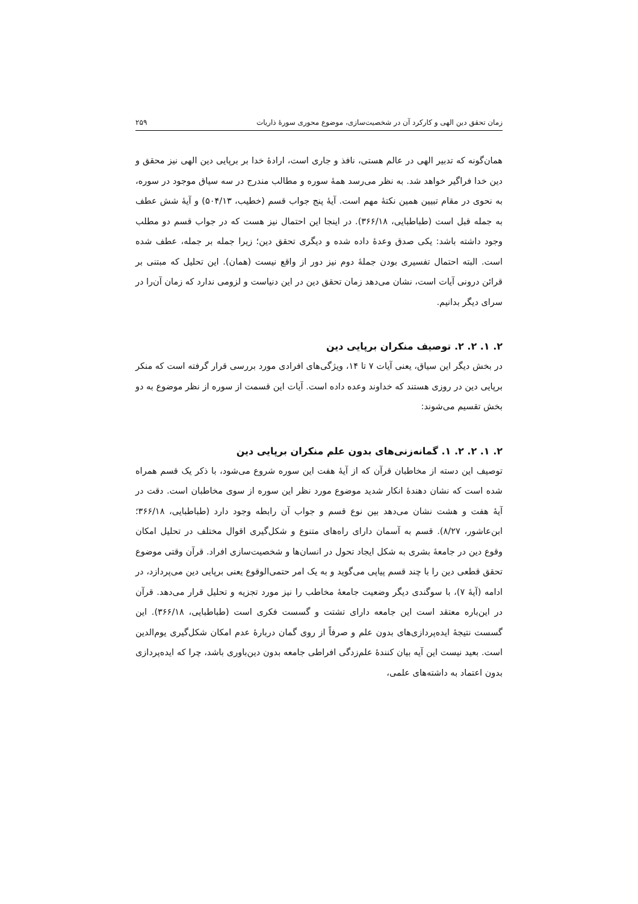زمان تحقق دین الهی و کارکرد آن در شخصیت‌سازی، موضوع محوری سورهٔ ذاریات ۲۵۹
همان‌گونه که تدبیر الهی در عالم هستی، نافذ و جاری است، ارادهٔ خدا بر برپایی دین الهی نیز محقق و دین خدا فراگیر خواهد شد. به نظر می‌رسد همهٔ سوره و مطالب مندرج در سه سیاق موجود در سوره، به نحوی در مقام تبیین همین نکتهٔ مهم است. آیهٔ پنج جواب قسم (خطیب، ۵۰۴/۱۳) و آیهٔ شش عطف به جمله قبل است (طباطبایی، ۳۶۶/۱۸). در اینجا این احتمال نیز هست که در جواب قسم دو مطلب وجود داشته باشد: یکی صدق وعدهٔ داده شده و دیگری تحقق دین؛ زیرا جمله بر جمله، عطف شده است. البته احتمال تفسیری بودن جملهٔ دوم نیز دور از واقع نیست (همان). این تحلیل که مبتنی بر قرائن درونی آیات است، نشان می‌دهد زمان تحقق دین در این دنیاست و لزومی ندارد که زمان آن‌را در سرای دیگر بدانیم.
۲. ۱. ۲. ۲. توصیف منکران برپایی دین
در بخش دیگر این سیاق، یعنی آیات ۷ تا ۱۴، ویژگی‌های افرادی مورد بررسی قرار گرفته است که منکر برپایی دین در روزی هستند که خداوند وعده داده است. آیات این قسمت از سوره از نظر موضوع به دو بخش تقسیم می‌شوند:
۲. ۱. ۲. ۲. ۱. گمانه‌زنی‌های بدون علم منکران برپایی دین
توصیف این دسته از مخاطبان قرآن که از آیهٔ هفت این سوره شروع می‌شود، با ذکر یک قسم همراه شده است که نشان دهندهٔ انکار شدید موضوع مورد نظر این سوره از سوی مخاطبان است. دقت در آیهٔ هفت و هشت نشان می‌دهد بین نوع قسم و جواب آن رابطه وجود دارد (طباطبایی، ۳۶۶/۱۸؛ ابن‌عاشور، ۸/۲۷). قسم به آسمان دارای راه‌های متنوع و شکل‌گیری اقوال مختلف در تحلیل امکان وقوع دین در جامعهٔ بشری به شکل ایجاد تحول در انسان‌ها و شخصیت‌سازی افراد. قرآن وقتی موضوع تحقق قطعی دین را با چند قسم پیاپی می‌گوید و به یک امر حتمی‌الوقوع یعنی برپایی دین می‌پردازد، در ادامه (آیهٔ ۷)، با سوگندی دیگر وضعیت جامعهٔ مخاطب را نیز مورد تجزیه و تحلیل قرار می‌دهد. قرآن در این‌باره معتقد است این جامعه دارای تشتت و گسست فکری است (طباطبایی، ۳۶۶/۱۸). این گسست نتیجهٔ ایده‌پردازی‌های بدون علم و صرفاً از روی گمان دربارهٔ عدم امکان شکل‌گیری یوم‌الدین است. بعید نیست این آیه بیان کنندهٔ علم‌زدگی افراطی جامعه بدون دین‌باوری باشد، چرا که ایده‌پردازی بدون اعتماد به داشته‌های علمی،